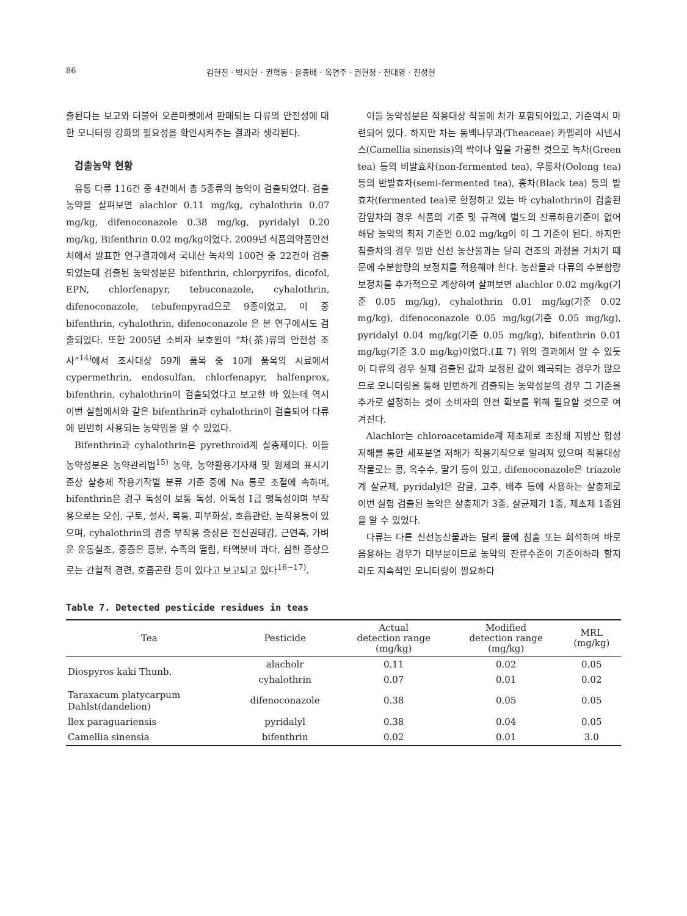86 김현진 · 박지현 · 권혁동 · 윤종배 · 옥연주 · 권현정 · 전대영 · 진성현
출된다는 보고와 더불어 오픈마켓에서 판매되는 다류의 안전성에 대한 모니터링 강화의 필요성을 확인시켜주는 결과라 생각된다.
검출농약 현황
유통 다류 116건 중 4건에서 총 5종류의 농약이 검출되었다. 검출농약을 살펴보면 alachlor 0.11 mg/kg, cyhalothrin 0.07 mg/kg, difenoconazole 0.38 mg/kg, pyridalyl 0.20 mg/kg, Bifenthrin 0.02 mg/kg이었다. 2009년 식품의약품안전처에서 발표한 연구결과에서 국내산 녹차의 100건 중 22건이 검출되었는데 검출된 농약성분은 bifenthrin, chlorpyrifos, dicofol, EPN, chlorfenapyr, tebuconazole, cyhalothrin, difenoconazole, tebufenpyrad으로 9종이었고, 이 중 bifenthrin, cyhalothrin, difenoconazole 은 본 연구에서도 검출되었다. 또한 2005년 소비자 보호원이 “차(茶)류의 안전성 조사”<sup>14)</sup>에서 조사대상 59개 품목 중 10개 품목의 시료에서 cypermethrin, endosulfan, chlorfenapyr, halfenprox, bifenthrin, cyhalothrin이 검출되었다고 보고한 바 있는데 역시 이번 실험에서와 같은 bifenthrin과 cyhalothrin이 검출되어 다류에 빈번히 사용되는 농약임을 알 수 있었다.
Bifenthrin과 cyhalothrin은 pyrethroid계 살충제이다. 이들 농약성분은 농약관리법<sup>15)</sup> 농약, 농약활용기자재 및 원제의 표시기준상 살충제 작용기작별 분류 기준 중에 Na 통로 조절에 속하며, bifenthrin은 경구 독성이 보통 독성, 어독성 Ⅰ급 맹독성이며 부작용으로는 오심, 구토, 설사, 복통, 피부화상, 호흡관란, 눈작용등이 있으며, cyhalothrin의 경증 부작용 증상은 전신권태감, 근연축, 가벼운 운동실조, 중증은 흥분, 수족의 떨림, 타액분비 과다, 심한 증상으로는 간헐적 경련, 호흡곤란 등이 있다고 보고되고 있다<sup>16~17)</sup>.
이들 농약성분은 적용대상 작물에 차가 포함되어있고, 기준역시 마련되어 있다. 하지만 차는 동백나무과(Theaceae) 카멜리아 시넨시스(Camellia sinensis)의 싹이나 잎을 가공한 것으로 녹차(Green tea) 등의 비발효차(non-fermented tea), 우롱차(Oolong tea) 등의 반발효차(semi-fermented tea), 홍차(Black tea) 등의 발효차(fermented tea)로 한정하고 있는 바 cyhalothrin이 검출된 감잎차의 경우 식품의 기준 및 규격에 별도의 잔류허용기준이 없어 해당 농약의 최저 기준인 0.02 mg/kg이 이 그 기준이 된다. 하지만 침출차의 경우 일반 신선 농산물과는 달리 건조의 과정을 거치기 때문에 수분함량의 보정치를 적용해야 한다. 농산물과 다류의 수분함량 보정치를 추가적으로 계상하여 살펴보면 alachlor 0.02 mg/kg(기준 0.05 mg/kg), cyhalothrin 0.01 mg/kg(기준 0.02 mg/kg), difenoconazole 0.05 mg/kg(기준 0.05 mg/kg), pyridalyl 0.04 mg/kg(기준 0.05 mg/kg), bifenthrin 0.01 mg/kg(기준 3.0 mg/kg)이었다.(표 7) 위의 결과에서 알 수 있듯이 다류의 경우 실제 검출된 값과 보정된 값이 왜곡되는 경우가 많으므로 모니터링을 통해 빈번하게 검출되는 농약성분의 경우 그 기준을 추가로 설정하는 것이 소비자의 안전 확보를 위해 필요할 것으로 여겨진다.
Alachlor는 chloroacetamide계 제초제로 초장쇄 지방산 합성저해를 통한 세포분열 저해가 작용기작으로 알려져 있으며 적용대상작물로는 콩, 옥수수, 딸기 등이 있고, difenoconazole은 triazole계 살균제, pyridalyl은 감귤, 고추, 배추 등에 사용하는 살충제로 이번 실험 검출된 농약은 살충제가 3종, 살균제가 1종, 제초제 1종임을 알 수 있었다.
다류는 다른 신선농산물과는 달리 물에 침출 또는 희석하여 바로 음용하는 경우가 대부분이므로 농약의 잔류수준이 기준이하라 할지라도 지속적인 모니터링이 필요하다
Table 7. Detected pesticide residues in teas
| Tea | Pesticide | Actual detection range (mg/kg) | Modified detection range (mg/kg) | MRL (mg/kg) |
| --- | --- | --- | --- | --- |
| Diospyros kaki Thunb. | alacholr | 0.11 | 0.02 | 0.05 |
| | cyhalothrin | 0.07 | 0.01 | 0.02 |
| Taraxacum platycarpum Dahlst(dandelion) | difenoconazole | 0.38 | 0.05 | 0.05 |
| llex paraguariensis | pyridalyl | 0.38 | 0.04 | 0.05 |
| Camellia sinensia | bifenthrin | 0.02 | 0.01 | 3.0 |